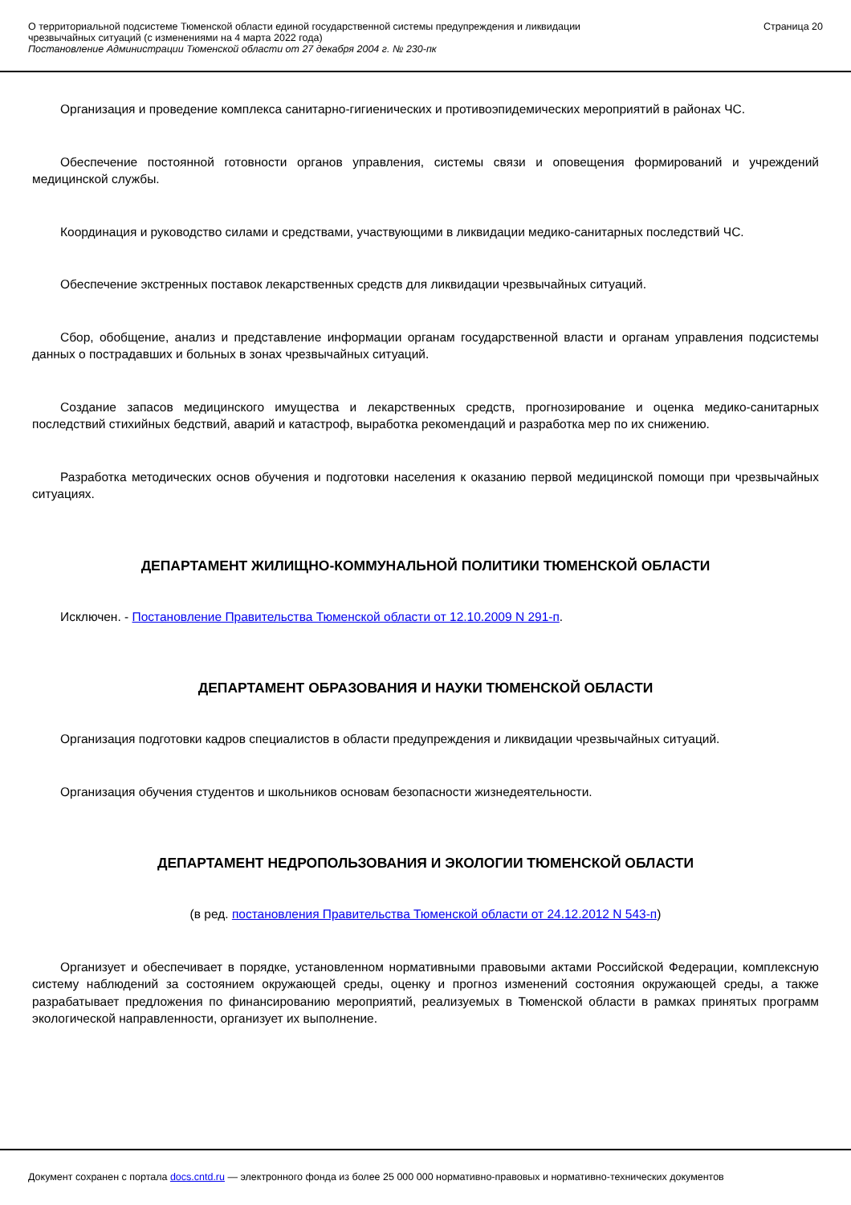О территориальной подсистеме Тюменской области единой государственной системы предупреждения и ликвидации
чрезвычайных ситуаций (с изменениями на 4 марта 2022 года)
Постановление Администрации Тюменской области от 27 декабря 2004 г. № 230-пк
Страница 20
Организация и проведение комплекса санитарно-гигиенических и противоэпидемических мероприятий в районах ЧС.
Обеспечение постоянной готовности органов управления, системы связи и оповещения формирований и учреждений медицинской службы.
Координация и руководство силами и средствами, участвующими в ликвидации медико-санитарных последствий ЧС.
Обеспечение экстренных поставок лекарственных средств для ликвидации чрезвычайных ситуаций.
Сбор, обобщение, анализ и представление информации органам государственной власти и органам управления подсистемы данных о пострадавших и больных в зонах чрезвычайных ситуаций.
Создание запасов медицинского имущества и лекарственных средств, прогнозирование и оценка медико-санитарных последствий стихийных бедствий, аварий и катастроф, выработка рекомендаций и разработка мер по их снижению.
Разработка методических основ обучения и подготовки населения к оказанию первой медицинской помощи при чрезвычайных ситуациях.
ДЕПАРТАМЕНТ ЖИЛИЩНО-КОММУНАЛЬНОЙ ПОЛИТИКИ ТЮМЕНСКОЙ ОБЛАСТИ
Исключен. - Постановление Правительства Тюменской области от 12.10.2009 N 291-п.
ДЕПАРТАМЕНТ ОБРАЗОВАНИЯ И НАУКИ ТЮМЕНСКОЙ ОБЛАСТИ
Организация подготовки кадров специалистов в области предупреждения и ликвидации чрезвычайных ситуаций.
Организация обучения студентов и школьников основам безопасности жизнедеятельности.
ДЕПАРТАМЕНТ НЕДРОПОЛЬЗОВАНИЯ И ЭКОЛОГИИ ТЮМЕНСКОЙ ОБЛАСТИ
(в ред. постановления Правительства Тюменской области от 24.12.2012 N 543-п)
Организует и обеспечивает в порядке, установленном нормативными правовыми актами Российской Федерации, комплексную систему наблюдений за состоянием окружающей среды, оценку и прогноз изменений состояния окружающей среды, а также разрабатывает предложения по финансированию мероприятий, реализуемых в Тюменской области в рамках принятых программ экологической направленности, организует их выполнение.
Документ сохранен с портала docs.cntd.ru — электронного фонда из более 25 000 000 нормативно-правовых и нормативно-технических документов